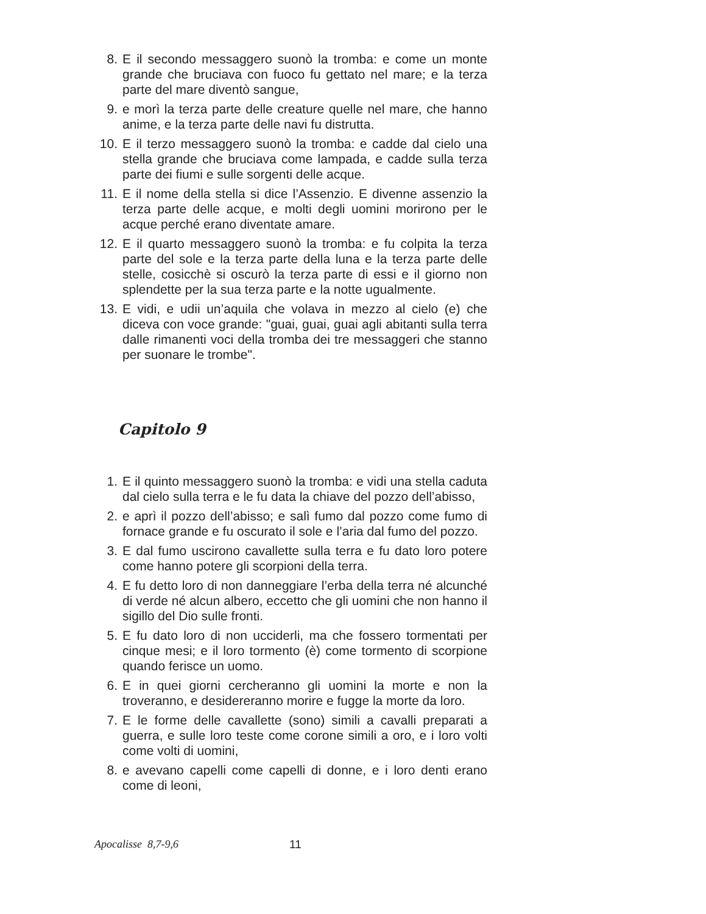8. E il secondo messaggero suonò la tromba: e come un monte grande che bruciava con fuoco fu gettato nel mare; e la terza parte del mare diventò sangue,
9. e morì la terza parte delle creature quelle nel mare, che hanno anime, e la terza parte delle navi fu distrutta.
10. E il terzo messaggero suonò la tromba: e cadde dal cielo una stella grande che bruciava come lampada, e cadde sulla terza parte dei fiumi e sulle sorgenti delle acque.
11. E il nome della stella si dice l’Assenzio. E divenne assenzio la terza parte delle acque, e molti degli uomini morirono per le acque perché erano diventate amare.
12. E il quarto messaggero suonò la tromba: e fu colpita la terza parte del sole e la terza parte della luna e la terza parte delle stelle, cosicchè si oscurò la terza parte di essi e il giorno non splendette per la sua terza parte e la notte ugualmente.
13. E vidi, e udii un’aquila che volava in mezzo al cielo (e) che diceva con voce grande: "guai, guai, guai agli abitanti sulla terra dalle rimanenti voci della tromba dei tre messaggeri che stanno per suonare le trombe".
Capitolo 9
1. E il quinto messaggero suonò la tromba: e vidi una stella caduta dal cielo sulla terra e le fu data la chiave del pozzo dell’abisso,
2. e aprì il pozzo dell’abisso; e salì fumo dal pozzo come fumo di fornace grande e fu oscurato il sole e l’aria dal fumo del pozzo.
3. E dal fumo uscirono cavallette sulla terra e fu dato loro potere come hanno potere gli scorpioni della terra.
4. E fu detto loro di non danneggiare l’erba della terra né alcunché di verde né alcun albero, eccetto che gli uomini che non hanno il sigillo del Dio sulle fronti.
5. E fu dato loro di non ucciderli, ma che fossero tormentati per cinque mesi; e il loro tormento (è) come tormento di scorpione quando ferisce un uomo.
6. E in quei giorni cercheranno gli uomini la morte e non la troveranno, e desidereranno morire e fugge la morte da loro.
7. E le forme delle cavallette (sono) simili a cavalli preparati a guerra, e sulle loro teste come corone simili a oro, e i loro volti come volti di uomini,
8. e avevano capelli come capelli di donne, e i loro denti erano come di leoni,
Apocalisse 8,7-9,6 11